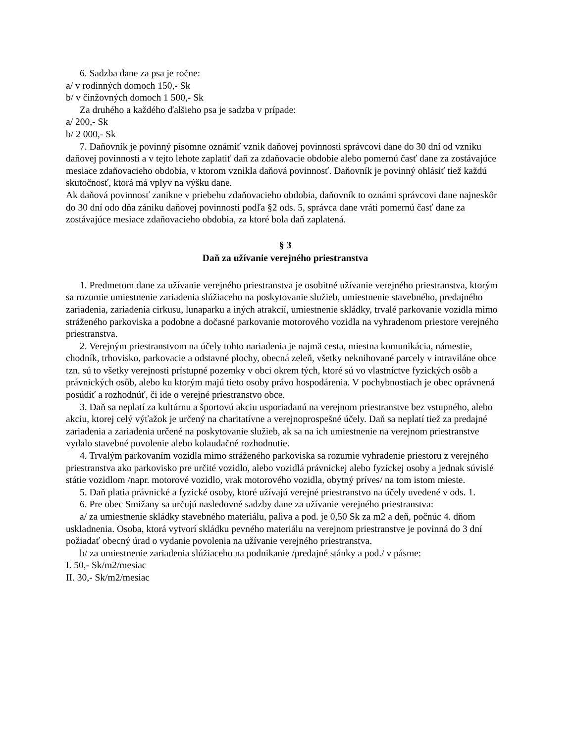6. Sadzba dane za psa je ročne:
a/ v rodinných domoch 150,- Sk
b/ v činžovných domoch 1 500,- Sk
Za druhého a každého ďalšieho psa je sadzba v prípade:
a/ 200,- Sk
b/ 2 000,- Sk
7. Daňovník je povinný písomne oznámiť vznik daňovej povinnosti správcovi dane do 30 dní od vzniku daňovej povinnosti a v tejto lehote zaplatiť daň za zdaňovacie obdobie alebo pomernú časť dane za zostávajúce mesiace zdaňovacieho obdobia, v ktorom vznikla daňová povinnosť. Daňovník je povinný ohlásiť tiež každú skutočnosť, ktorá má vplyv na výšku dane.
Ak daňová povinnosť zanikne v priebehu zdaňovacieho obdobia, daňovník to oznámi správcovi dane najneskôr do 30 dní odo dňa zániku daňovej povinnosti podľa §2 ods. 5, správca dane vráti pomernú časť dane za zostávajúce mesiace zdaňovacieho obdobia, za ktoré bola daň zaplatená.
§ 3
Daň za užívanie verejného priestranstva
1. Predmetom dane za užívanie verejného priestranstva je osobitné užívanie verejného priestranstva, ktorým sa rozumie umiestnenie zariadenia slúžiaceho na poskytovanie služieb, umiestnenie stavebného, predajného zariadenia, zariadenia cirkusu, lunaparku a iných atrakcií, umiestnenie skládky, trvalé parkovanie vozidla mimo stráženého parkoviska a podobne a dočasné parkovanie motorového vozidla na vyhradenom priestore verejného priestranstva.
2. Verejným priestranstvom na účely tohto nariadenia je najmä cesta, miestna komunikácia, námestie, chodník, trhovisko, parkovacie a odstavné plochy, obecná zeleň, všetky neknihované parcely v intraviláne obce tzn. sú to všetky verejnosti prístupné pozemky v obci okrem tých, ktoré sú vo vlastníctve fyzických osôb a právnických osôb, alebo ku ktorým majú tieto osoby právo hospodárenia. V pochybnostiach je obec oprávnená posúdiť a rozhodnúť, či ide o verejné priestranstvo obce.
3. Daň sa neplatí za kultúrnu a športovú akciu usporiadanú na verejnom priestranstve bez vstupného, alebo akciu, ktorej celý výťažok je určený na charitatívne a verejnoprospešné účely. Daň sa neplatí tiež za predajné zariadenia a zariadenia určené na poskytovanie služieb, ak sa na ich umiestnenie na verejnom priestranstve vydalo stavebné povolenie alebo kolaudačné rozhodnutie.
4. Trvalým parkovaním vozidla mimo stráženého parkoviska sa rozumie vyhradenie priestoru z verejného priestranstva ako parkovisko pre určité vozidlo, alebo vozidlá právnickej alebo fyzickej osoby a jednak súvislé státie vozidlom /napr. motorové vozidlo, vrak motorového vozidla, obytný príves/ na tom istom mieste.
5. Daň platia právnické a fyzické osoby, ktoré užívajú verejné priestranstvo na účely uvedené v ods. 1.
6. Pre obec Smižany sa určujú nasledovné sadzby dane za užívanie verejného priestranstva:
a/ za umiestnenie skládky stavebného materiálu, paliva a pod. je 0,50 Sk za m2 a deň, počnúc 4. dňom uskladnenia. Osoba, ktorá vytvorí skládku pevného materiálu na verejnom priestranstve je povinná do 3 dní požiadať obecný úrad o vydanie povolenia na užívanie verejného priestranstva.
b/ za umiestnenie zariadenia slúžiaceho na podnikanie /predajné stánky a pod./ v pásme:
I. 50,- Sk/m2/mesiac
II. 30,- Sk/m2/mesiac